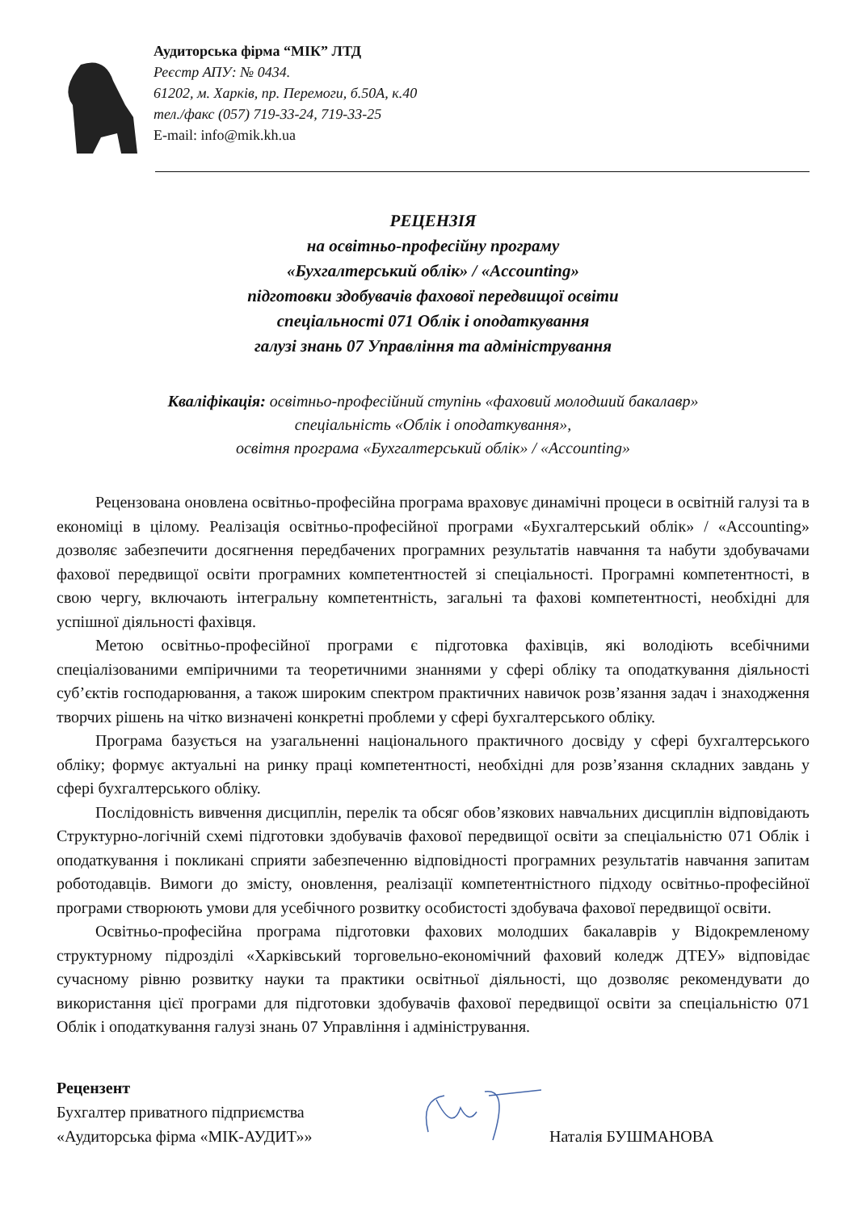Аудиторська фірма “МІК” ЛТД
Реєстр АПУ: № 0434.
61202, м. Харків, пр. Перемоги, б.50А, к.40
тел./факс (057) 719-33-24, 719-33-25
E-mail: info@mik.kh.ua
РЕЦЕНЗІЯ
на освітньо-професійну програму
«Бухгалтерський облік» / «Accounting»
підготовки здобувачів фахової передвищої освіти
спеціальності 071 Облік і оподаткування
галузі знань 07 Управління та адміністрування
Кваліфікація: освітньо-професійний ступінь «фаховий молодший бакалавр»
спеціальність «Облік і оподаткування»,
освітня програма «Бухгалтерський облік» / «Accounting»
Рецензована оновлена освітньо-професійна програма враховує динамічні процеси в освітній галузі та в економіці в цілому. Реалізація освітньо-професійної програми «Бухгалтерський облік» / «Accounting» дозволяє забезпечити досягнення передбачених програмних результатів навчання та набути здобувачами фахової передвищої освіти програмних компетентностей зі спеціальності. Програмні компетентності, в свою чергу, включають інтегральну компетентність, загальні та фахові компетентності, необхідні для успішної діяльності фахівця.
Метою освітньо-професійної програми є підготовка фахівців, які володіють всебічними спеціалізованими емпіричними та теоретичними знаннями у сфері обліку та оподаткування діяльності суб’єктів господарювання, а також широким спектром практичних навичок розв’язання задач і знаходження творчих рішень на чітко визначені конкретні проблеми у сфері бухгалтерського обліку.
Програма базується на узагальненні національного практичного досвіду у сфері бухгалтерського обліку; формує актуальні на ринку праці компетентності, необхідні для розв’язання складних завдань у сфері бухгалтерського обліку.
Послідовність вивчення дисциплін, перелік та обсяг обов’язкових навчальних дисциплін відповідають Структурно-логічній схемі підготовки здобувачів фахової передвищої освіти за спеціальністю 071 Облік і оподаткування і покликані сприяти забезпеченню відповідності програмних результатів навчання запитам роботодавців. Вимоги до змісту, оновлення, реалізації компетентністного підходу освітньо-професійної програми створюють умови для усебічного розвитку особистості здобувача фахової передвищої освіти.
Освітньо-професійна програма підготовки фахових молодших бакалаврів у Відокремленому структурному підрозділі «Харківський торговельно-економічний фаховий коледж ДТЕУ» відповідає сучасному рівню розвитку науки та практики освітньої діяльності, що дозволяє рекомендувати до використання цієї програми для підготовки здобувачів фахової передвищої освіти за спеціальністю 071 Облік і оподаткування галузі знань 07 Управління і адміністрування.
Рецензент
Бухгалтер приватного підприємства
«Аудиторська фірма «МІК-АУДИТ»»
Наталія БУШМАНОВА